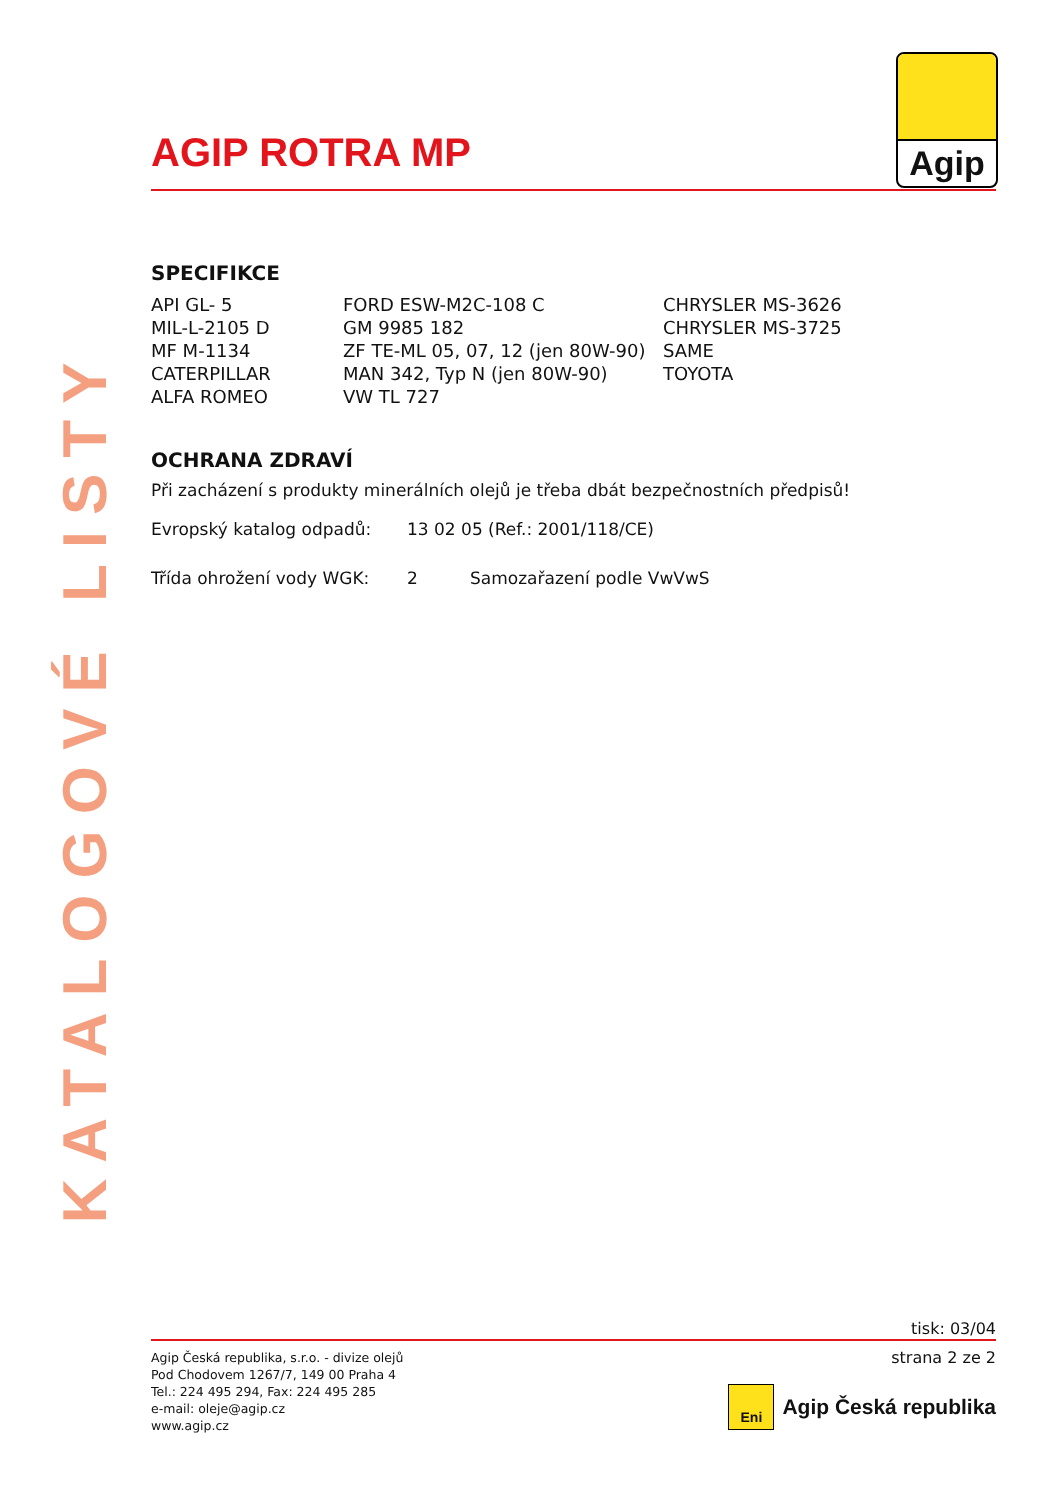KATALOGOVÉ LISTY
Agip
AGIP ROTRA MP
SPECIFIKCE
| API GL- 5 | FORD ESW-M2C-108 C | CHRYSLER MS-3626 |
| MIL-L-2105 D | GM 9985 182 | CHRYSLER MS-3725 |
| MF M-1134 | ZF TE-ML 05, 07, 12 (jen 80W-90) | SAME |
| CATERPILLAR | MAN 342, Typ N (jen 80W-90) | TOYOTA |
| ALFA ROMEO | VW TL 727 | |
OCHRANA ZDRAVÍ
Při zacházení s produkty minerálních olejů je třeba dbát bezpečnostních předpisů!
| Evropský katalog odpadů: | 13 02 05 (Ref.: 2001/118/CE) | |
| Třída ohrožení vody WGK: | 2 | Samozařazení podle VwVwS |
tisk: 03/04
Agip Česká republika, s.r.o. - divize olejů
Pod Chodovem 1267/7, 149 00 Praha 4
Tel.: 224 495 294, Fax: 224 495 285
e-mail: oleje@agip.cz
www.agip.cz
strana 2 ze 2
Eni
Agip Česká republika